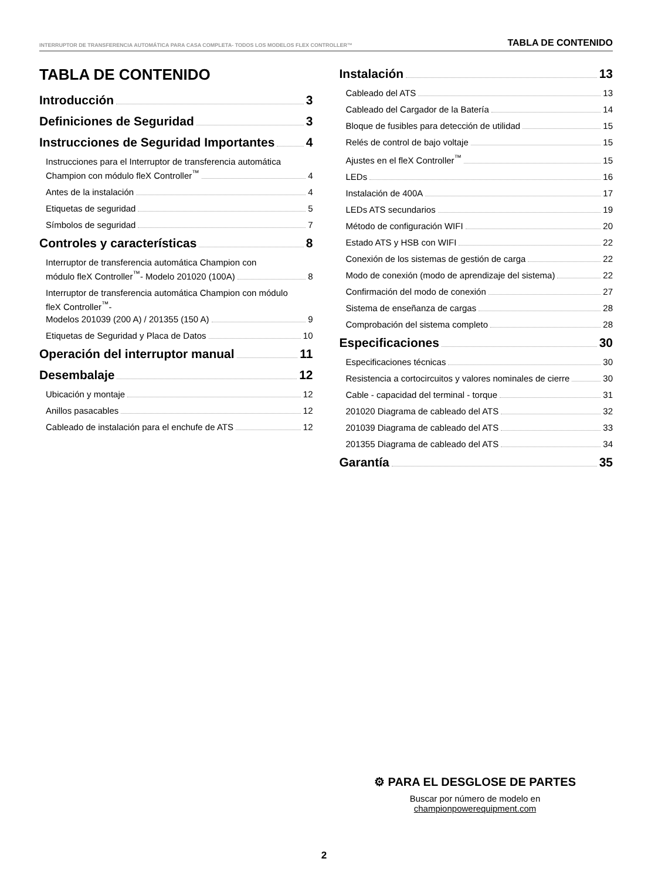INTERRUPTOR DE TRANSFERENCIA AUTOMÁTICA PARA CASA COMPLETA- TODOS LOS MODELOS FLEX CONTROLLER™ TABLA DE CONTENIDO
TABLA DE CONTENIDO
Introducción 3
Definiciones de Seguridad 3
Instrucciones de Seguridad Importantes 4
Instrucciones para el Interruptor de transferencia automática
Champion con módulo fleX Controller<sup>™</sup> 4
Antes de la instalación 4
Etiquetas de seguridad 5
Símbolos de seguridad 7
Controles y características 8
Interruptor de transferencia automática Champion con
módulo fleX Controller<sup>™</sup>- Modelo 201020 (100A) 8
Interruptor de transferencia automática Champion con módulo
fleX Controller<sup>™</sup>-
Modelos 201039 (200 A) / 201355 (150 A) 9
Etiquetas de Seguridad y Placa de Datos 10
Operación del interruptor manual 11
Desembalaje 12
Ubicación y montaje 12
Anillos pasacables 12
Cableado de instalación para el enchufe de ATS 12
Instalación 13
Cableado del ATS 13
Cableado del Cargador de la Batería 14
Bloque de fusibles para detección de utilidad 15
Relés de control de bajo voltaje 15
Ajustes en el fleX Controller<sup>™</sup> 15
LEDs 16
Instalación de 400A 17
LEDs ATS secundarios 19
Método de configuración WIFI 20
Estado ATS y HSB con WIFI 22
Conexión de los sistemas de gestión de carga 22
Modo de conexión (modo de aprendizaje del sistema) 22
Confirmación del modo de conexión 27
Sistema de enseñanza de cargas 28
Comprobación del sistema completo 28
Especificaciones 30
Especificaciones técnicas 30
Resistencia a cortocircuitos y valores nominales de cierre 30
Cable - capacidad del terminal - torque 31
201020 Diagrama de cableado del ATS 32
201039 Diagrama de cableado del ATS 33
201355 Diagrama de cableado del ATS 34
Garantía 35
⚙ PARA EL DESGLOSE DE PARTES
Buscar por número de modelo en
championpowerequipment.com
2